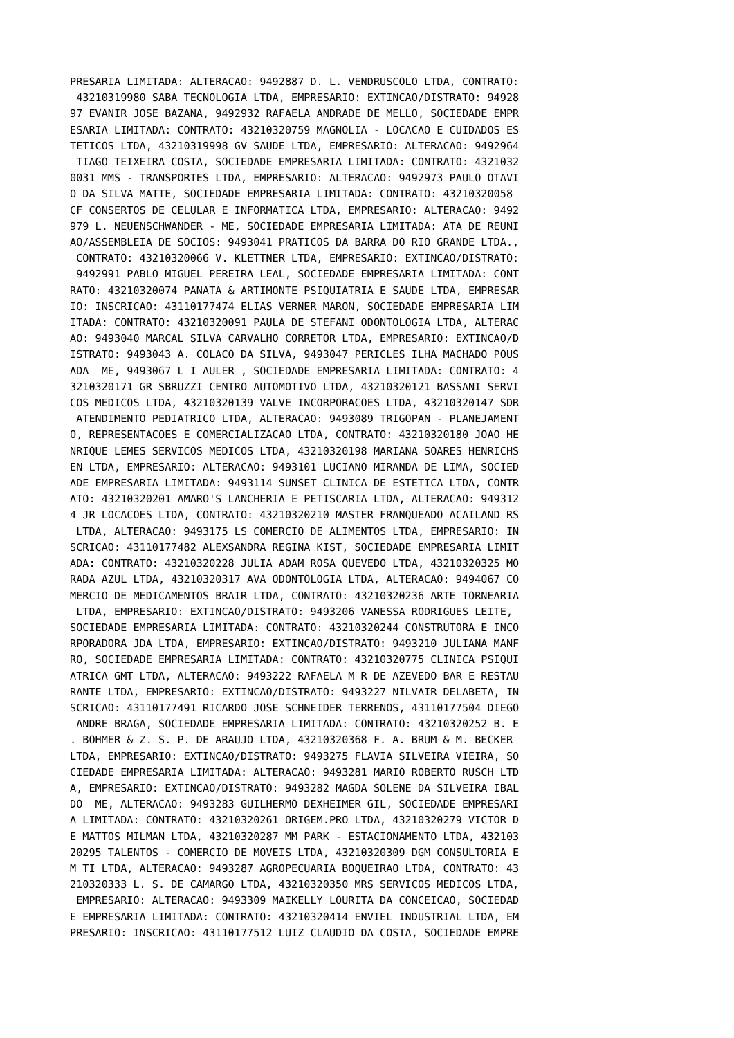PRESARIA LIMITADA: ALTERACAO: 9492887 D. L. VENDRUSCOLO LTDA, CONTRATO:
 43210319980 SABA TECNOLOGIA LTDA, EMPRESARIO: EXTINCAO/DISTRATO: 94928
97 EVANIR JOSE BAZANA, 9492932 RAFAELA ANDRADE DE MELLO, SOCIEDADE EMPR
ESARIA LIMITADA: CONTRATO: 43210320759 MAGNOLIA - LOCACAO E CUIDADOS ES
TETICOS LTDA, 43210319998 GV SAUDE LTDA, EMPRESARIO: ALTERACAO: 9492964
 TIAGO TEIXEIRA COSTA, SOCIEDADE EMPRESARIA LIMITADA: CONTRATO: 4321032
0031 MMS - TRANSPORTES LTDA, EMPRESARIO: ALTERACAO: 9492973 PAULO OTAVI
O DA SILVA MATTE, SOCIEDADE EMPRESARIA LIMITADA: CONTRATO: 43210320058
CF CONSERTOS DE CELULAR E INFORMATICA LTDA, EMPRESARIO: ALTERACAO: 9492
979 L. NEUENSCHWANDER - ME, SOCIEDADE EMPRESARIA LIMITADA: ATA DE REUNI
AO/ASSEMBLEIA DE SOCIOS: 9493041 PRATICOS DA BARRA DO RIO GRANDE LTDA.,
 CONTRATO: 43210320066 V. KLETTNER LTDA, EMPRESARIO: EXTINCAO/DISTRATO:
 9492991 PABLO MIGUEL PEREIRA LEAL, SOCIEDADE EMPRESARIA LIMITADA: CONT
RATO: 43210320074 PANATA & ARTIMONTE PSIQUIATRIA E SAUDE LTDA, EMPRESAR
IO: INSCRICAO: 43110177474 ELIAS VERNER MARON, SOCIEDADE EMPRESARIA LIM
ITADA: CONTRATO: 43210320091 PAULA DE STEFANI ODONTOLOGIA LTDA, ALTERAC
AO: 9493040 MARCAL SILVA CARVALHO CORRETOR LTDA, EMPRESARIO: EXTINCAO/D
ISTRATO: 9493043 A. COLACO DA SILVA, 9493047 PERICLES ILHA MACHADO POUS
ADA  ME, 9493067 L I AULER , SOCIEDADE EMPRESARIA LIMITADA: CONTRATO: 4
3210320171 GR SBRUZZI CENTRO AUTOMOTIVO LTDA, 43210320121 BASSANI SERVI
COS MEDICOS LTDA, 43210320139 VALVE INCORPORACOES LTDA, 43210320147 SDR
 ATENDIMENTO PEDIATRICO LTDA, ALTERACAO: 9493089 TRIGOPAN - PLANEJAMENT
O, REPRESENTACOES E COMERCIALIZACAO LTDA, CONTRATO: 43210320180 JOAO HE
NRIQUE LEMES SERVICOS MEDICOS LTDA, 43210320198 MARIANA SOARES HENRICHS
EN LTDA, EMPRESARIO: ALTERACAO: 9493101 LUCIANO MIRANDA DE LIMA, SOCIED
ADE EMPRESARIA LIMITADA: 9493114 SUNSET CLINICA DE ESTETICA LTDA, CONTR
ATO: 43210320201 AMARO'S LANCHERIA E PETISCARIA LTDA, ALTERACAO: 949312
4 JR LOCACOES LTDA, CONTRATO: 43210320210 MASTER FRANQUEADO ACAILAND RS
 LTDA, ALTERACAO: 9493175 LS COMERCIO DE ALIMENTOS LTDA, EMPRESARIO: IN
SCRICAO: 43110177482 ALEXSANDRA REGINA KIST, SOCIEDADE EMPRESARIA LIMIT
ADA: CONTRATO: 43210320228 JULIA ADAM ROSA QUEVEDO LTDA, 43210320325 MO
RADA AZUL LTDA, 43210320317 AVA ODONTOLOGIA LTDA, ALTERACAO: 9494067 CO
MERCIO DE MEDICAMENTOS BRAIR LTDA, CONTRATO: 43210320236 ARTE TORNEARIA
 LTDA, EMPRESARIO: EXTINCAO/DISTRATO: 9493206 VANESSA RODRIGUES LEITE,
SOCIEDADE EMPRESARIA LIMITADA: CONTRATO: 43210320244 CONSTRUTORA E INCO
RPORADORA JDA LTDA, EMPRESARIO: EXTINCAO/DISTRATO: 9493210 JULIANA MANF
RO, SOCIEDADE EMPRESARIA LIMITADA: CONTRATO: 43210320775 CLINICA PSIQUI
ATRICA GMT LTDA, ALTERACAO: 9493222 RAFAELA M R DE AZEVEDO BAR E RESTAU
RANTE LTDA, EMPRESARIO: EXTINCAO/DISTRATO: 9493227 NILVAIR DELABETA, IN
SCRICAO: 43110177491 RICARDO JOSE SCHNEIDER TERRENOS, 43110177504 DIEGO
 ANDRE BRAGA, SOCIEDADE EMPRESARIA LIMITADA: CONTRATO: 43210320252 B. E
. BOHMER & Z. S. P. DE ARAUJO LTDA, 43210320368 F. A. BRUM & M. BECKER
LTDA, EMPRESARIO: EXTINCAO/DISTRATO: 9493275 FLAVIA SILVEIRA VIEIRA, SO
CIEDADE EMPRESARIA LIMITADA: ALTERACAO: 9493281 MARIO ROBERTO RUSCH LTD
A, EMPRESARIO: EXTINCAO/DISTRATO: 9493282 MAGDA SOLENE DA SILVEIRA IBAL
DO  ME, ALTERACAO: 9493283 GUILHERMO DEXHEIMER GIL, SOCIEDADE EMPRESARI
A LIMITADA: CONTRATO: 43210320261 ORIGEM.PRO LTDA, 43210320279 VICTOR D
E MATTOS MILMAN LTDA, 43210320287 MM PARK - ESTACIONAMENTO LTDA, 432103
20295 TALENTOS - COMERCIO DE MOVEIS LTDA, 43210320309 DGM CONSULTORIA E
M TI LTDA, ALTERACAO: 9493287 AGROPECUARIA BOQUEIRAO LTDA, CONTRATO: 43
210320333 L. S. DE CAMARGO LTDA, 43210320350 MRS SERVICOS MEDICOS LTDA,
 EMPRESARIO: ALTERACAO: 9493309 MAIKELLY LOURITA DA CONCEICAO, SOCIEDAD
E EMPRESARIA LIMITADA: CONTRATO: 43210320414 ENVIEL INDUSTRIAL LTDA, EM
PRESARIO: INSCRICAO: 43110177512 LUIZ CLAUDIO DA COSTA, SOCIEDADE EMPRE